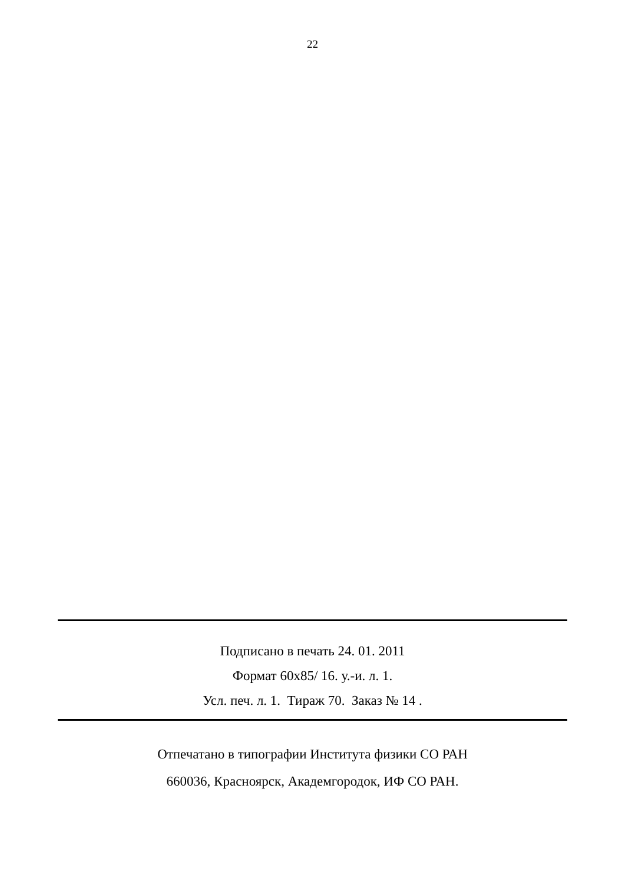22
Подписано в печать 24. 01. 2011
Формат 60х85/ 16. у.-и. л. 1.
Усл. печ. л. 1. Тираж 70. Заказ № 14 .
Отпечатано в типографии Института физики СО РАН
660036, Красноярск, Академгородок, ИФ СО РАН.